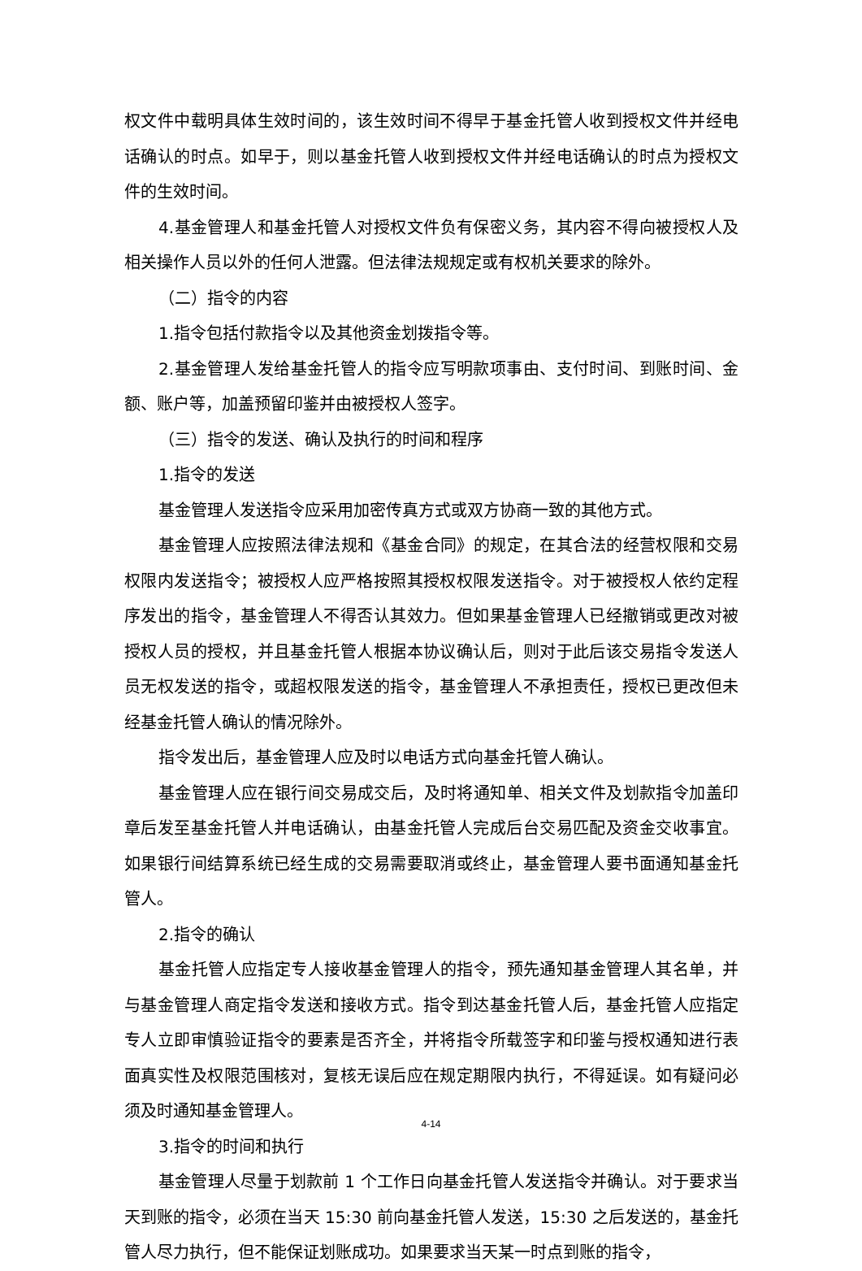权文件中载明具体生效时间的，该生效时间不得早于基金托管人收到授权文件并经电话确认的时点。如早于，则以基金托管人收到授权文件并经电话确认的时点为授权文件的生效时间。
4.基金管理人和基金托管人对授权文件负有保密义务，其内容不得向被授权人及相关操作人员以外的任何人泄露。但法律法规规定或有权机关要求的除外。
（二）指令的内容
1.指令包括付款指令以及其他资金划拨指令等。
2.基金管理人发给基金托管人的指令应写明款项事由、支付时间、到账时间、金额、账户等，加盖预留印鉴并由被授权人签字。
（三）指令的发送、确认及执行的时间和程序
1.指令的发送
基金管理人发送指令应采用加密传真方式或双方协商一致的其他方式。
基金管理人应按照法律法规和《基金合同》的规定，在其合法的经营权限和交易权限内发送指令；被授权人应严格按照其授权权限发送指令。对于被授权人依约定程序发出的指令，基金管理人不得否认其效力。但如果基金管理人已经撤销或更改对被授权人员的授权，并且基金托管人根据本协议确认后，则对于此后该交易指令发送人员无权发送的指令，或超权限发送的指令，基金管理人不承担责任，授权已更改但未经基金托管人确认的情况除外。
指令发出后，基金管理人应及时以电话方式向基金托管人确认。
基金管理人应在银行间交易成交后，及时将通知单、相关文件及划款指令加盖印章后发至基金托管人并电话确认，由基金托管人完成后台交易匹配及资金交收事宜。如果银行间结算系统已经生成的交易需要取消或终止，基金管理人要书面通知基金托管人。
2.指令的确认
基金托管人应指定专人接收基金管理人的指令，预先通知基金管理人其名单，并与基金管理人商定指令发送和接收方式。指令到达基金托管人后，基金托管人应指定专人立即审慎验证指令的要素是否齐全，并将指令所载签字和印鉴与授权通知进行表面真实性及权限范围核对，复核无误后应在规定期限内执行，不得延误。如有疑问必须及时通知基金管理人。
3.指令的时间和执行
基金管理人尽量于划款前 1 个工作日向基金托管人发送指令并确认。对于要求当天到账的指令，必须在当天 15:30 前向基金托管人发送，15:30 之后发送的，基金托管人尽力执行，但不能保证划账成功。如果要求当天某一时点到账的指令，
4-14